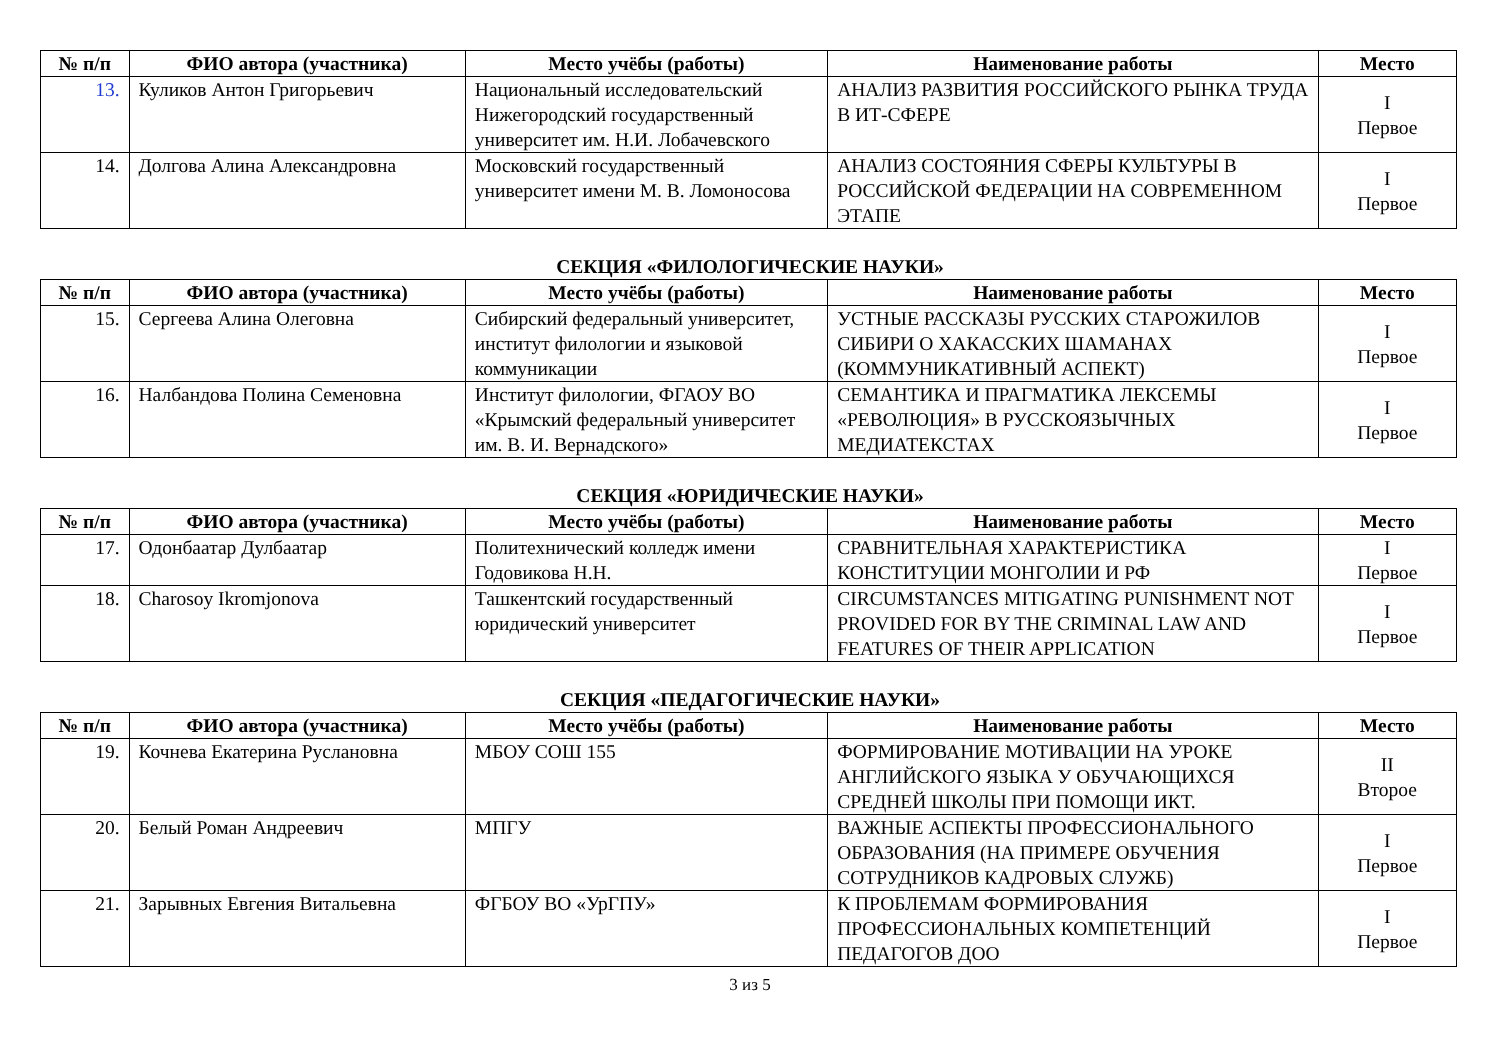| № п/п | ФИО автора (участника) | Место учёбы (работы) | Наименование работы | Место |
| --- | --- | --- | --- | --- |
| 13. | Куликов Антон Григорьевич | Национальный исследовательский Нижегородский государственный университет им. Н.И. Лобачевского | АНАЛИЗ РАЗВИТИЯ РОССИЙСКОГО РЫНКА ТРУДА В ИТ-СФЕРЕ | I Первое |
| 14. | Долгова Алина Александровна | Московский государственный университет имени М. В. Ломоносова | АНАЛИЗ СОСТОЯНИЯ СФЕРЫ КУЛЬТУРЫ В РОССИЙСКОЙ ФЕДЕРАЦИИ НА СОВРЕМЕННОМ ЭТАПЕ | I Первое |
СЕКЦИЯ «ФИЛОЛОГИЧЕСКИЕ НАУКИ»
| № п/п | ФИО автора (участника) | Место учёбы (работы) | Наименование работы | Место |
| --- | --- | --- | --- | --- |
| 15. | Сергеева Алина Олеговна | Сибирский федеральный университет, институт филологии и языковой коммуникации | УСТНЫЕ РАССКАЗЫ РУССКИХ СТАРОЖИЛОВ СИБИРИ О ХАКАССКИХ ШАМАНАХ (КОММУНИКАТИВНЫЙ АСПЕКТ) | I Первое |
| 16. | Налбандова Полина Семеновна | Институт филологии, ФГАОУ ВО «Крымский федеральный университет им. В. И. Вернадского» | СЕМАНТИКА И ПРАГМАТИКА ЛЕКСЕМЫ «РЕВОЛЮЦИЯ» В РУССКОЯЗЫЧНЫХ МЕДИАТЕКСТАХ | I Первое |
СЕКЦИЯ «ЮРИДИЧЕСКИЕ НАУКИ»
| № п/п | ФИО автора (участника) | Место учёбы (работы) | Наименование работы | Место |
| --- | --- | --- | --- | --- |
| 17. | Одонбаатар Дулбаатар | Политехнический колледж имени Годовикова Н.Н. | СРАВНИТЕЛЬНАЯ ХАРАКТЕРИСТИКА КОНСТИТУЦИИ МОНГОЛИИ И РФ | I Первое |
| 18. | Charosoy Ikromjonova | Ташкентский государственный юридический университет | CIRCUMSTANCES MITIGATING PUNISHMENT NOT PROVIDED FOR BY THE CRIMINAL LAW AND FEATURES OF THEIR APPLICATION | I Первое |
СЕКЦИЯ «ПЕДАГОГИЧЕСКИЕ НАУКИ»
| № п/п | ФИО автора (участника) | Место учёбы (работы) | Наименование работы | Место |
| --- | --- | --- | --- | --- |
| 19. | Кочнева Екатерина Руслановна | МБОУ СОШ 155 | ФОРМИРОВАНИЕ МОТИВАЦИИ НА УРОКЕ АНГЛИЙСКОГО ЯЗЫКА У ОБУЧАЮЩИХСЯ СРЕДНЕЙ ШКОЛЫ ПРИ ПОМОЩИ ИКТ. | II Второе |
| 20. | Белый Роман Андреевич | МПГУ | ВАЖНЫЕ АСПЕКТЫ ПРОФЕССИОНАЛЬНОГО ОБРАЗОВАНИЯ (НА ПРИМЕРЕ ОБУЧЕНИЯ СОТРУДНИКОВ КАДРОВЫХ СЛУЖБ) | I Первое |
| 21. | Зарывных Евгения Витальевна | ФГБОУ ВО «УрГПУ» | К ПРОБЛЕМАМ ФОРМИРОВАНИЯ ПРОФЕССИОНАЛЬНЫХ КОМПЕТЕНЦИЙ ПЕДАГОГОВ ДОО | I Первое |
3 из 5